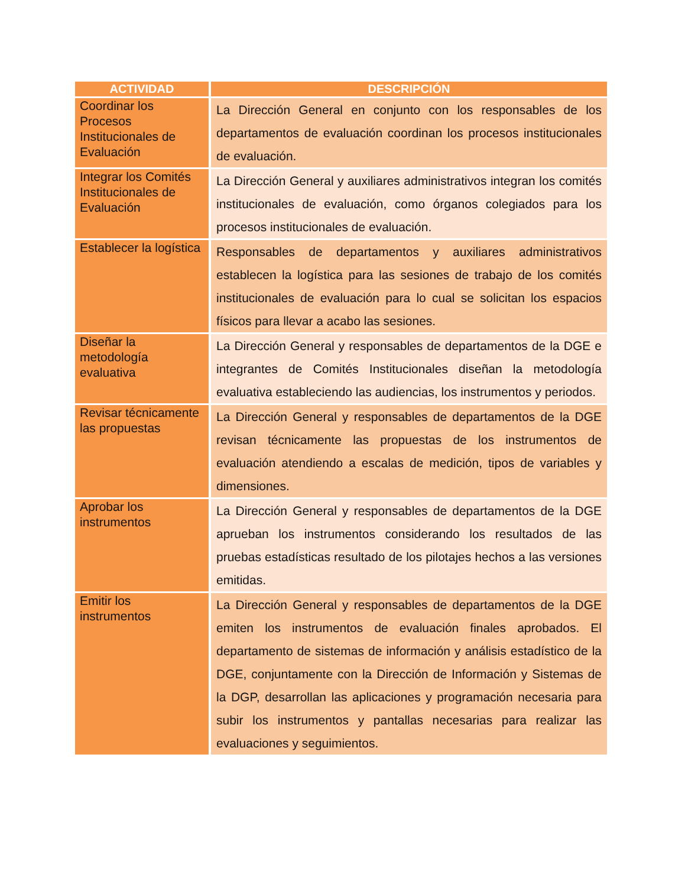| ACTIVIDAD | DESCRIPCIÓN |
| --- | --- |
| Coordinar los Procesos Institucionales de Evaluación | La Dirección General en conjunto con los responsables de los departamentos de evaluación coordinan los procesos institucionales de evaluación. |
| Integrar los Comités Institucionales de Evaluación | La Dirección General y auxiliares administrativos integran los comités institucionales de evaluación, como órganos colegiados para los procesos institucionales de evaluación. |
| Establecer la logística | Responsables de departamentos y auxiliares administrativos establecen la logística para las sesiones de trabajo de los comités institucionales de evaluación para lo cual se solicitan los espacios físicos para llevar a acabo las sesiones. |
| Diseñar la metodología evaluativa | La Dirección General y responsables de departamentos de la DGE e integrantes de Comités Institucionales diseñan la metodología evaluativa estableciendo las audiencias, los instrumentos y periodos. |
| Revisar técnicamente las propuestas | La Dirección General y responsables de departamentos de la DGE revisan técnicamente las propuestas de los instrumentos de evaluación atendiendo a escalas de medición, tipos de variables y dimensiones. |
| Aprobar los instrumentos | La Dirección General y responsables de departamentos de la DGE aprueban los instrumentos considerando los resultados de las pruebas estadísticas resultado de los pilotajes hechos a las versiones emitidas. |
| Emitir los instrumentos | La Dirección General y responsables de departamentos de la DGE emiten los instrumentos de evaluación finales aprobados. El departamento de sistemas de información y análisis estadístico de la DGE, conjuntamente con la Dirección de Información y Sistemas de la DGP, desarrollan las aplicaciones y programación necesaria para subir los instrumentos y pantallas necesarias para realizar las evaluaciones y seguimientos. |